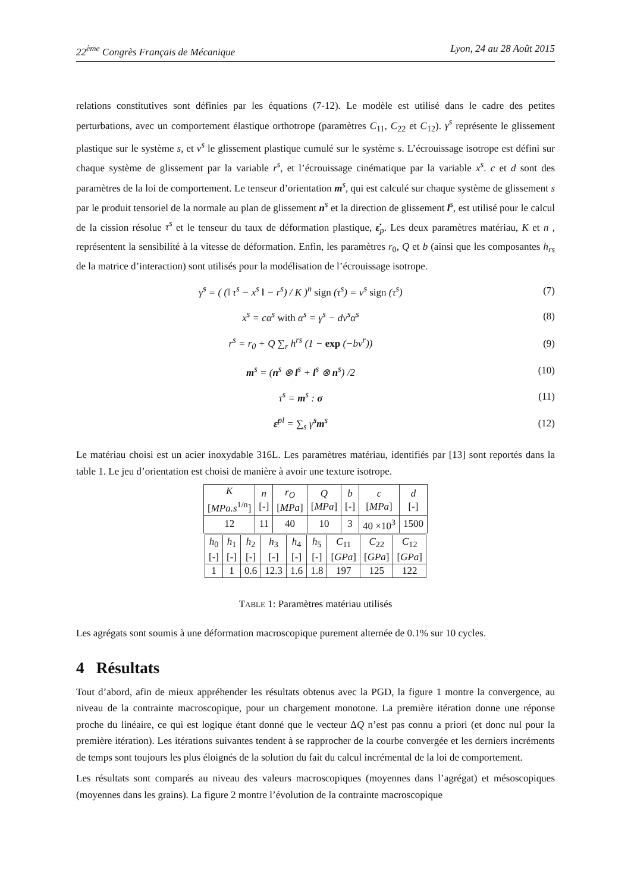22<sup>ème</sup> Congrès Français de Mécanique Lyon, 24 au 28 Août 2015
relations constitutives sont définies par les équations (7-12). Le modèle est utilisé dans le cadre des petites perturbations, avec un comportement élastique orthotrope (paramètres C<sub>11</sub>, C<sub>22</sub> et C<sub>12</sub>). γ<sup>s</sup> représente le glissement plastique sur le système s, et ν<sup>s</sup> le glissement plastique cumulé sur le système s. L’écrouissage isotrope est défini sur chaque système de glissement par la variable r<sup>s</sup>, et l’écrouissage cinématique par la variable x<sup>s</sup>. c et d sont des paramètres de la loi de comportement. Le tenseur d’orientation m<sup>s</sup>, qui est calculé sur chaque système de glissement s par le produit tensoriel de la normale au plan de glissement n<sup>s</sup> et la direction de glissement l<sup>s</sup>, est utilisé pour le calcul de la cission résolue τ<sup>s</sup> et le tenseur du taux de déformation plastique, ε̇<sub>p</sub>. Les deux paramètres matériau, K et n , représentent la sensibilité à la vitesse de déformation. Enfin, les paramètres r<sub>0</sub>, Q et b (ainsi que les composantes h<sub>rs</sub> de la matrice d’interaction) sont utilisés pour la modélisation de l’écrouissage isotrope.
γ̇<sup>s</sup> = ( (‖ τ<sup>s</sup> − x<sup>s</sup> ‖ − r<sup>s</sup>) / K )<sup>n</sup> sign (τ<sup>s</sup>) = ν̇<sup>s</sup> sign (τ<sup>s</sup>) (7)
x<sup>s</sup> = cα<sup>s</sup> with α̇<sup>s</sup> = γ̇<sup>s</sup> − dν̇<sup>s</sup>α<sup>s</sup> (8)
r<sup>s</sup> = r<sub>0</sub> + Q ∑<sub>r</sub> h<sup>rs</sup> (1 − exp (−bν<sup>r</sup>)) (9)
m<sup>s</sup> = (n<sup>s</sup> ⊗ l<sup>s</sup> + l<sup>s</sup> ⊗ n<sup>s</sup>) /2 (10)
τ<sup>s</sup> = m<sup>s</sup> : σ (11)
ε̇<sup>pl</sup> = ∑<sub>s</sub> γ̇<sup>s</sup>m<sup>s</sup> (12)
Le matériau choisi est un acier inoxydable 316L. Les paramètres matériau, identifiés par [13] sont reportés dans la table 1. Le jeu d’orientation est choisi de manière à avoir une texture isotrope.
| K [ MPa.s<sup>1/n</sup>] | n [-] | r<sub>O</sub> [ MPa ] | Q [ MPa ] | b [-] | c [ MPa ] | d [-] |
| 12 | 11 | 40 | 10 | 3 | 40 ×10<sup>3</sup> | 1500 |
| h<sub>0</sub> [-] | h<sub>1</sub> [-] | h<sub>2</sub> [-] | h<sub>3</sub> [-] | h<sub>4</sub> [-] | h<sub>5</sub> [-] | C<sub>11</sub> [ GPa ] | C<sub>22</sub> [ GPa ] | C<sub>12</sub> [ GPa ] |
| 1 | 1 | 0.6 | 12.3 | 1.6 | 1.8 | 197 | 125 | 122 |
TABLE 1: Paramètres matériau utilisés
Les agrégats sont soumis à une déformation macroscopique purement alternée de 0.1% sur 10 cycles.
4 Résultats
Tout d’abord, afin de mieux appréhender les résultats obtenus avec la PGD, la figure 1 montre la convergence, au niveau de la contrainte macroscopique, pour un chargement monotone. La première itération donne une réponse proche du linéaire, ce qui est logique étant donné que le vecteur ΔQ n’est pas connu a priori (et donc nul pour la première itération). Les itérations suivantes tendent à se rapprocher de la courbe convergée et les derniers incréments de temps sont toujours les plus éloignés de la solution du fait du calcul incrémental de la loi de comportement.
Les résultats sont comparés au niveau des valeurs macroscopiques (moyennes dans l’agrégat) et mésoscopiques (moyennes dans les grains). La figure 2 montre l’évolution de la contrainte macroscopique